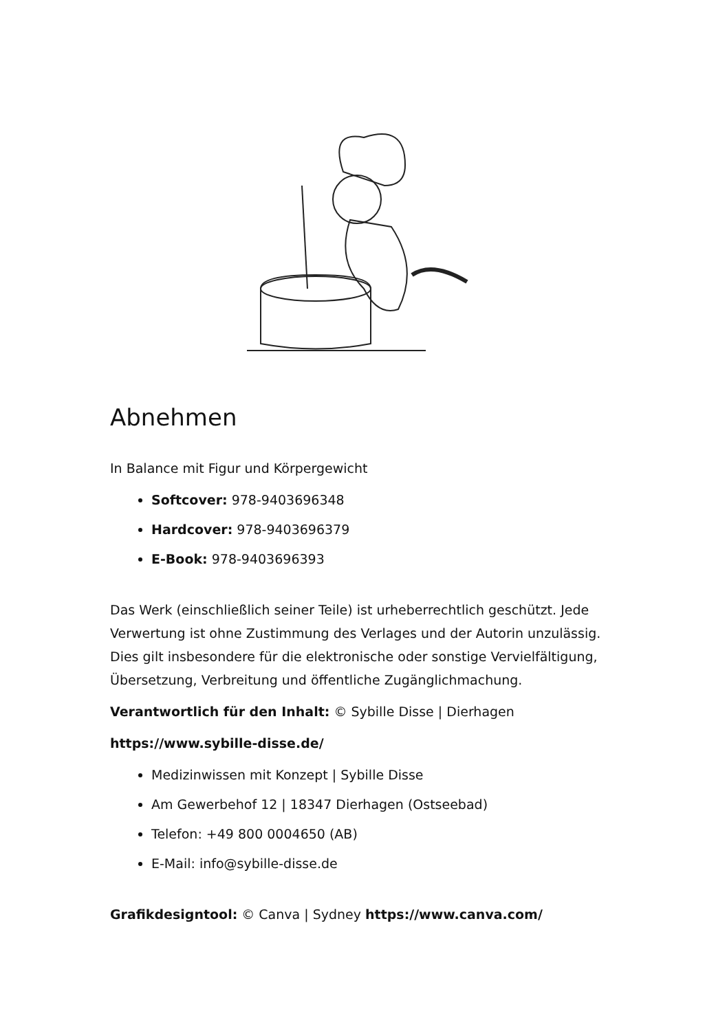Abnehmen
In Balance mit Figur und Körpergewicht
Softcover: 978-9403696348
Hardcover: 978-9403696379
E-Book: 978-9403696393
Das Werk (einschließlich seiner Teile) ist urheberrechtlich geschützt. Jede Verwertung ist ohne Zustimmung des Verlages und der Autorin unzulässig. Dies gilt insbesondere für die elektronische oder sonstige Vervielfältigung, Übersetzung, Verbreitung und öffentliche Zugänglichmachung.
Verantwortlich für den Inhalt: © Sybille Disse | Dierhagen
https://www.sybille-disse.de/
Medizinwissen mit Konzept | Sybille Disse
Am Gewerbehof 12 | 18347 Dierhagen (Ostseebad)
Telefon: +49 800 0004650 (AB)
E-Mail: info@sybille-disse.de
Grafikdesigntool: © Canva | Sydney https://www.canva.com/